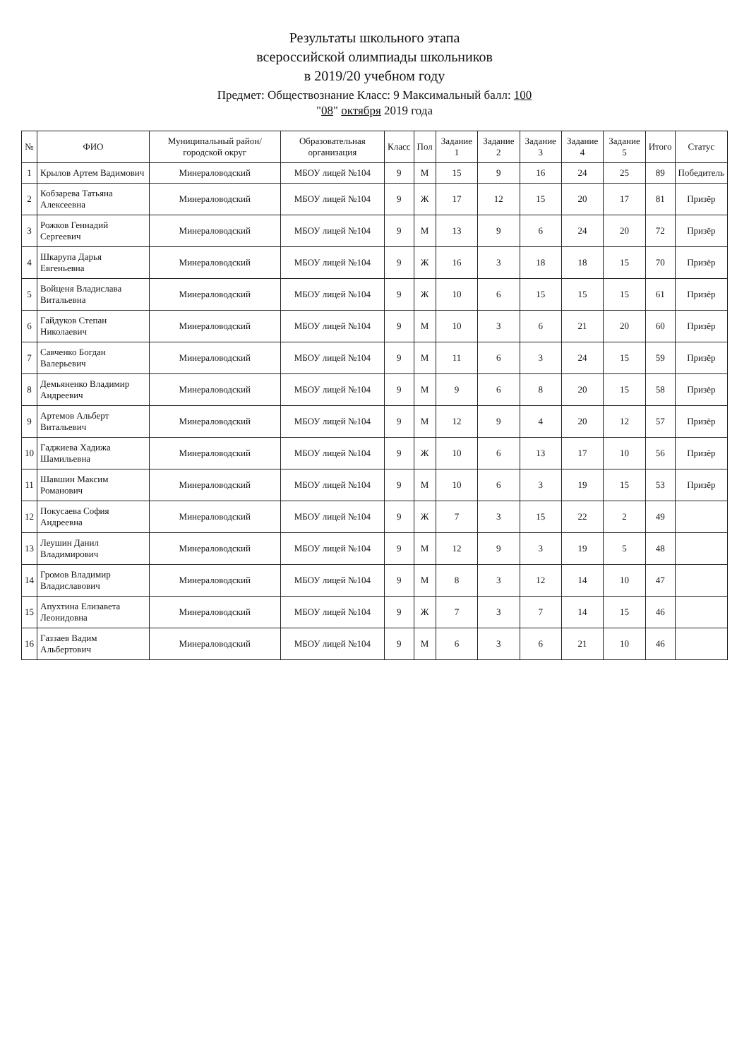Результаты школьного этапа
всероссийской олимпиады школьников
в 2019/20 учебном году
Предмет: Обществознание Класс: 9 Максимальный балл: 100
"08" октября 2019 года
| № | ФИО | Муниципальный район/городской округ | Образовательная организация | Класс | Пол | Задание 1 | Задание 2 | Задание 3 | Задание 4 | Задание 5 | Итого | Статус |
| --- | --- | --- | --- | --- | --- | --- | --- | --- | --- | --- | --- | --- |
| 1 | Крылов Артем Вадимович | Минераловодский | МБОУ лицей №104 | 9 | М | 15 | 9 | 16 | 24 | 25 | 89 | Победитель |
| 2 | Кобзарева Татьяна Алексеевна | Минераловодский | МБОУ лицей №104 | 9 | Ж | 17 | 12 | 15 | 20 | 17 | 81 | Призёр |
| 3 | Рожков Геннадий Сергеевич | Минераловодский | МБОУ лицей №104 | 9 | М | 13 | 9 | 6 | 24 | 20 | 72 | Призёр |
| 4 | Шкарупа Дарья Евгеньевна | Минераловодский | МБОУ лицей №104 | 9 | Ж | 16 | 3 | 18 | 18 | 15 | 70 | Призёр |
| 5 | Войценя Владислава Витальевна | Минераловодский | МБОУ лицей №104 | 9 | Ж | 10 | 6 | 15 | 15 | 15 | 61 | Призёр |
| 6 | Гайдуков Степан Николаевич | Минераловодский | МБОУ лицей №104 | 9 | М | 10 | 3 | 6 | 21 | 20 | 60 | Призёр |
| 7 | Савченко Богдан Валерьевич | Минераловодский | МБОУ лицей №104 | 9 | М | 11 | 6 | 3 | 24 | 15 | 59 | Призёр |
| 8 | Демьяненко Владимир Андреевич | Минераловодский | МБОУ лицей №104 | 9 | М | 9 | 6 | 8 | 20 | 15 | 58 | Призёр |
| 9 | Артемов Альберт Витальевич | Минераловодский | МБОУ лицей №104 | 9 | М | 12 | 9 | 4 | 20 | 12 | 57 | Призёр |
| 10 | Гаджиева Хадижа Шамильевна | Минераловодский | МБОУ лицей №104 | 9 | Ж | 10 | 6 | 13 | 17 | 10 | 56 | Призёр |
| 11 | Шавшин Максим Романович | Минераловодский | МБОУ лицей №104 | 9 | М | 10 | 6 | 3 | 19 | 15 | 53 | Призёр |
| 12 | Покусаева София Андреевна | Минераловодский | МБОУ лицей №104 | 9 | Ж | 7 | 3 | 15 | 22 | 2 | 49 | |
| 13 | Леушин Данил Владимирович | Минераловодский | МБОУ лицей №104 | 9 | М | 12 | 9 | 3 | 19 | 5 | 48 | |
| 14 | Громов Владимир Владиславович | Минераловодский | МБОУ лицей №104 | 9 | М | 8 | 3 | 12 | 14 | 10 | 47 | |
| 15 | Апухтина Елизавета Леонидовна | Минераловодский | МБОУ лицей №104 | 9 | Ж | 7 | 3 | 7 | 14 | 15 | 46 | |
| 16 | Газзаев Вадим Альбертович | Минераловодский | МБОУ лицей №104 | 9 | М | 6 | 3 | 6 | 21 | 10 | 46 | |